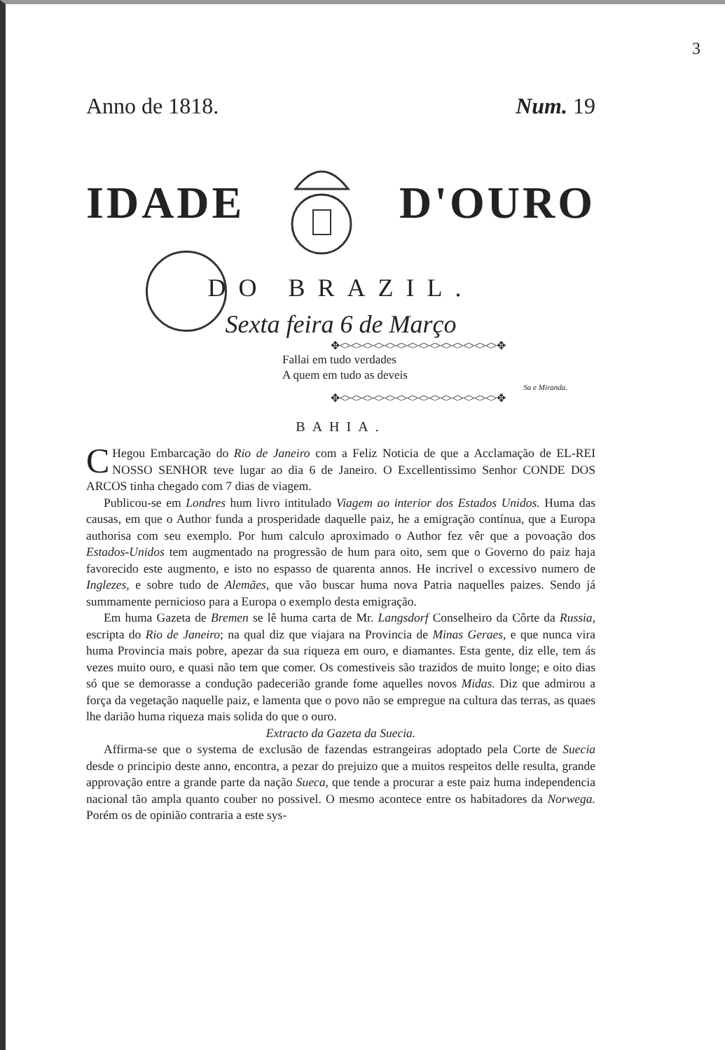3
Anno de 1818. Num. 19
IDADE D'OURO
DO BRAZIL.
Sexta feira 6 de Março
✥<><><><><><><><><><><><><><>✥
Fallai em tudo verdades
A quem em tudo as deveis
Sa e Miranda.
✥<><><><><><><><><><><><><><>✥
BAHIA.
CHegou Embarcação do Rio de Janeiro com a Feliz Noticia de que a Acclamação de EL-REI NOSSO SENHOR teve lugar ao dia 6 de Janeiro. O Excellentissimo Senhor CONDE DOS ARCOS tinha chegado com 7 dias de viagem.
Publicou-se em Londres hum livro intitulado Viagem ao interior dos Estados Unidos. Huma das causas, em que o Author funda a prosperidade daquelle paiz, he a emigração contínua, que a Europa authorisa com seu exemplo. Por hum calculo aproximado o Author fez vêr que a povoação dos Estados-Unidos tem augmentado na progressão de hum para oito, sem que o Governo do paiz haja favorecido este augmento, e isto no espasso de quarenta annos. He incrivel o excessivo numero de Inglezes, e sobre tudo de Alemães, que vão buscar huma nova Patria naquelles paizes. Sendo já summamente pernicioso para a Europa o exemplo desta emigração.
Em huma Gazeta de Bremen se lê huma carta de Mr. Langsdorf Conselheiro da Côrte da Russia, escripta do Rio de Janeiro; na qual diz que viajara na Provincia de Minas Geraes, e que nunca vira huma Provincia mais pobre, apezar da sua riqueza em ouro, e diamantes. Esta gente, diz elle, tem ás vezes muito ouro, e quasi não tem que comer. Os comestiveis são trazidos de muito longe; e oito dias só que se demorasse a condução padecerião grande fome aquelles novos Midas. Diz que admirou a força da vegetação naquelle paiz, e lamenta que o povo não se empregue na cultura das terras, as quaes lhe darião huma riqueza mais solida do que o ouro.
Extracto da Gazeta da Suecia.
Affirma-se que o systema de exclusão de fazendas estrangeiras adoptado pela Corte de Suecia desde o principio deste anno, encontra, a pezar do prejuizo que a muitos respeitos delle resulta, grande approvação entre a grande parte da nação Sueca, que tende a procurar a este paiz huma independencia nacional tão ampla quanto couber no possivel. O mesmo acontece entre os habitadores da Norwega. Porém os de opinião contraria a este sys-